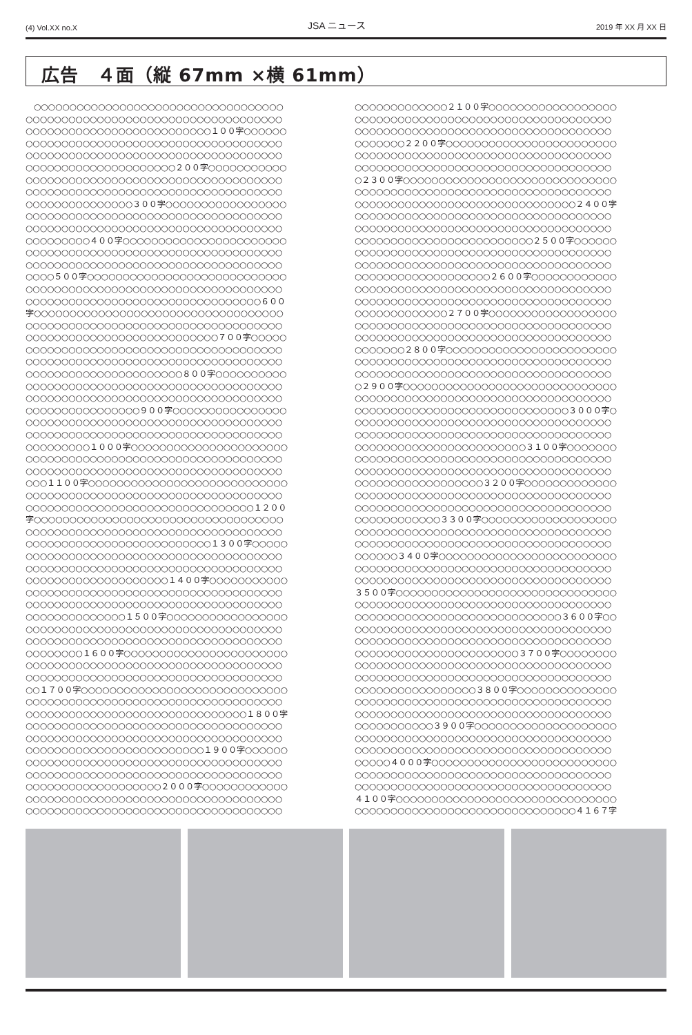(4) Vol.XX no.X JSA ニュース 2019 年 XX 月 XX 日
広告　４面（縦 67mm ×横 61mm）
　○○○○○○○○○○○○○○○○○○○○○○○○○○○○○○○○○○○
○○○○○○○○○○○○○○○○○○○○○○○○○○○○○○○○○○○○
○○○○○○○○○○○○○○○○○○○○○○○○○○１００字○○○○○○
○○○○○○○○○○○○○○○○○○○○○○○○○○○○○○○○○○○○
○○○○○○○○○○○○○○○○○○○○○○○○○○○○○○○○○○○○
○○○○○○○○○○○○○○○○○○○○○２００字○○○○○○○○○○○
○○○○○○○○○○○○○○○○○○○○○○○○○○○○○○○○○○○○
○○○○○○○○○○○○○○○○○○○○○○○○○○○○○○○○○○○○
○○○○○○○○○○○○○○○３００字○○○○○○○○○○○○○○○○○
○○○○○○○○○○○○○○○○○○○○○○○○○○○○○○○○○○○○
○○○○○○○○○○○○○○○○○○○○○○○○○○○○○○○○○○○○
○○○○○○○○○４００字○○○○○○○○○○○○○○○○○○○○○○○
○○○○○○○○○○○○○○○○○○○○○○○○○○○○○○○○○○○○
○○○○○○○○○○○○○○○○○○○○○○○○○○○○○○○○○○○○
○○○○５００字○○○○○○○○○○○○○○○○○○○○○○○○○○○○
○○○○○○○○○○○○○○○○○○○○○○○○○○○○○○○○○○○○
○○○○○○○○○○○○○○○○○○○○○○○○○○○○○○○○○６００
字○○○○○○○○○○○○○○○○○○○○○○○○○○○○○○○○○○○
○○○○○○○○○○○○○○○○○○○○○○○○○○○○○○○○○○○○
○○○○○○○○○○○○○○○○○○○○○○○○○○○７００字○○○○○
○○○○○○○○○○○○○○○○○○○○○○○○○○○○○○○○○○○○
○○○○○○○○○○○○○○○○○○○○○○○○○○○○○○○○○○○○
○○○○○○○○○○○○○○○○○○○○○○８００字○○○○○○○○○○
○○○○○○○○○○○○○○○○○○○○○○○○○○○○○○○○○○○○
○○○○○○○○○○○○○○○○○○○○○○○○○○○○○○○○○○○○
○○○○○○○○○○○○○○○○９００字○○○○○○○○○○○○○○○○
○○○○○○○○○○○○○○○○○○○○○○○○○○○○○○○○○○○○
○○○○○○○○○○○○○○○○○○○○○○○○○○○○○○○○○○○○
○○○○○○○○○１０００字○○○○○○○○○○○○○○○○○○○○○○
○○○○○○○○○○○○○○○○○○○○○○○○○○○○○○○○○○○○
○○○○○○○○○○○○○○○○○○○○○○○○○○○○○○○○○○○○
○○○１１００字○○○○○○○○○○○○○○○○○○○○○○○○○○○○
○○○○○○○○○○○○○○○○○○○○○○○○○○○○○○○○○○○○
○○○○○○○○○○○○○○○○○○○○○○○○○○○○○○○○１２００
字○○○○○○○○○○○○○○○○○○○○○○○○○○○○○○○○○○○
○○○○○○○○○○○○○○○○○○○○○○○○○○○○○○○○○○○○
○○○○○○○○○○○○○○○○○○○○○○○○○○１３００字○○○○○
○○○○○○○○○○○○○○○○○○○○○○○○○○○○○○○○○○○○
○○○○○○○○○○○○○○○○○○○○○○○○○○○○○○○○○○○○
○○○○○○○○○○○○○○○○○○○○１４００字○○○○○○○○○○○
○○○○○○○○○○○○○○○○○○○○○○○○○○○○○○○○○○○○
○○○○○○○○○○○○○○○○○○○○○○○○○○○○○○○○○○○○
○○○○○○○○○○○○○○１５００字○○○○○○○○○○○○○○○○○
○○○○○○○○○○○○○○○○○○○○○○○○○○○○○○○○○○○○
○○○○○○○○○○○○○○○○○○○○○○○○○○○○○○○○○○○○
○○○○○○○○１６００字○○○○○○○○○○○○○○○○○○○○○○○
○○○○○○○○○○○○○○○○○○○○○○○○○○○○○○○○○○○○
○○○○○○○○○○○○○○○○○○○○○○○○○○○○○○○○○○○○
○○１７００字○○○○○○○○○○○○○○○○○○○○○○○○○○○○○
○○○○○○○○○○○○○○○○○○○○○○○○○○○○○○○○○○○○
○○○○○○○○○○○○○○○○○○○○○○○○○○○○○○○１８００字
○○○○○○○○○○○○○○○○○○○○○○○○○○○○○○○○○○○○
○○○○○○○○○○○○○○○○○○○○○○○○○○○○○○○○○○○○
○○○○○○○○○○○○○○○○○○○○○○○○○１９００字○○○○○○
○○○○○○○○○○○○○○○○○○○○○○○○○○○○○○○○○○○○
○○○○○○○○○○○○○○○○○○○○○○○○○○○○○○○○○○○○
○○○○○○○○○○○○○○○○○○○２０００字○○○○○○○○○○○○
○○○○○○○○○○○○○○○○○○○○○○○○○○○○○○○○○○○○
○○○○○○○○○○○○○○○○○○○○○○○○○○○○○○○○○○○○
○○○○○○○○○○○○○２１００字○○○○○○○○○○○○○○○○○○
○○○○○○○○○○○○○○○○○○○○○○○○○○○○○○○○○○○○
○○○○○○○○○○○○○○○○○○○○○○○○○○○○○○○○○○○○
○○○○○○○２２００字○○○○○○○○○○○○○○○○○○○○○○○○
○○○○○○○○○○○○○○○○○○○○○○○○○○○○○○○○○○○○
○○○○○○○○○○○○○○○○○○○○○○○○○○○○○○○○○○○○
○２３００字○○○○○○○○○○○○○○○○○○○○○○○○○○○○○○
○○○○○○○○○○○○○○○○○○○○○○○○○○○○○○○○○○○○
○○○○○○○○○○○○○○○○○○○○○○○○○○○○○○○２４００字
○○○○○○○○○○○○○○○○○○○○○○○○○○○○○○○○○○○○
○○○○○○○○○○○○○○○○○○○○○○○○○○○○○○○○○○○○
○○○○○○○○○○○○○○○○○○○○○○○○○２５００字○○○○○○
○○○○○○○○○○○○○○○○○○○○○○○○○○○○○○○○○○○○
○○○○○○○○○○○○○○○○○○○○○○○○○○○○○○○○○○○○
○○○○○○○○○○○○○○○○○○○２６００字○○○○○○○○○○○○
○○○○○○○○○○○○○○○○○○○○○○○○○○○○○○○○○○○○
○○○○○○○○○○○○○○○○○○○○○○○○○○○○○○○○○○○○
○○○○○○○○○○○○○２７００字○○○○○○○○○○○○○○○○○○
○○○○○○○○○○○○○○○○○○○○○○○○○○○○○○○○○○○○
○○○○○○○○○○○○○○○○○○○○○○○○○○○○○○○○○○○○
○○○○○○○２８００字○○○○○○○○○○○○○○○○○○○○○○○○
○○○○○○○○○○○○○○○○○○○○○○○○○○○○○○○○○○○○
○○○○○○○○○○○○○○○○○○○○○○○○○○○○○○○○○○○○
○２９００字○○○○○○○○○○○○○○○○○○○○○○○○○○○○○○
○○○○○○○○○○○○○○○○○○○○○○○○○○○○○○○○○○○○
○○○○○○○○○○○○○○○○○○○○○○○○○○○○○○３０００字○
○○○○○○○○○○○○○○○○○○○○○○○○○○○○○○○○○○○○
○○○○○○○○○○○○○○○○○○○○○○○○○○○○○○○○○○○○
○○○○○○○○○○○○○○○○○○○○○○○○３１００字○○○○○○○
○○○○○○○○○○○○○○○○○○○○○○○○○○○○○○○○○○○○
○○○○○○○○○○○○○○○○○○○○○○○○○○○○○○○○○○○○
○○○○○○○○○○○○○○○○○○３２００字○○○○○○○○○○○○○
○○○○○○○○○○○○○○○○○○○○○○○○○○○○○○○○○○○○
○○○○○○○○○○○○○○○○○○○○○○○○○○○○○○○○○○○○
○○○○○○○○○○○○３３００字○○○○○○○○○○○○○○○○○○○
○○○○○○○○○○○○○○○○○○○○○○○○○○○○○○○○○○○○
○○○○○○○○○○○○○○○○○○○○○○○○○○○○○○○○○○○○
○○○○○○３４００字○○○○○○○○○○○○○○○○○○○○○○○○○
○○○○○○○○○○○○○○○○○○○○○○○○○○○○○○○○○○○○
○○○○○○○○○○○○○○○○○○○○○○○○○○○○○○○○○○○○
３５００字○○○○○○○○○○○○○○○○○○○○○○○○○○○○○○○
○○○○○○○○○○○○○○○○○○○○○○○○○○○○○○○○○○○○
○○○○○○○○○○○○○○○○○○○○○○○○○○○○○３６００字○○
○○○○○○○○○○○○○○○○○○○○○○○○○○○○○○○○○○○○
○○○○○○○○○○○○○○○○○○○○○○○○○○○○○○○○○○○○
○○○○○○○○○○○○○○○○○○○○○○○３７００字○○○○○○○○
○○○○○○○○○○○○○○○○○○○○○○○○○○○○○○○○○○○○
○○○○○○○○○○○○○○○○○○○○○○○○○○○○○○○○○○○○
○○○○○○○○○○○○○○○○○３８００字○○○○○○○○○○○○○○
○○○○○○○○○○○○○○○○○○○○○○○○○○○○○○○○○○○○
○○○○○○○○○○○○○○○○○○○○○○○○○○○○○○○○○○○○
○○○○○○○○○○○３９００字○○○○○○○○○○○○○○○○○○○○
○○○○○○○○○○○○○○○○○○○○○○○○○○○○○○○○○○○○
○○○○○○○○○○○○○○○○○○○○○○○○○○○○○○○○○○○○
○○○○○４０００字○○○○○○○○○○○○○○○○○○○○○○○○○○
○○○○○○○○○○○○○○○○○○○○○○○○○○○○○○○○○○○○
○○○○○○○○○○○○○○○○○○○○○○○○○○○○○○○○○○○○
４１００字○○○○○○○○○○○○○○○○○○○○○○○○○○○○○○○
○○○○○○○○○○○○○○○○○○○○○○○○○○○○○○○４１６７字